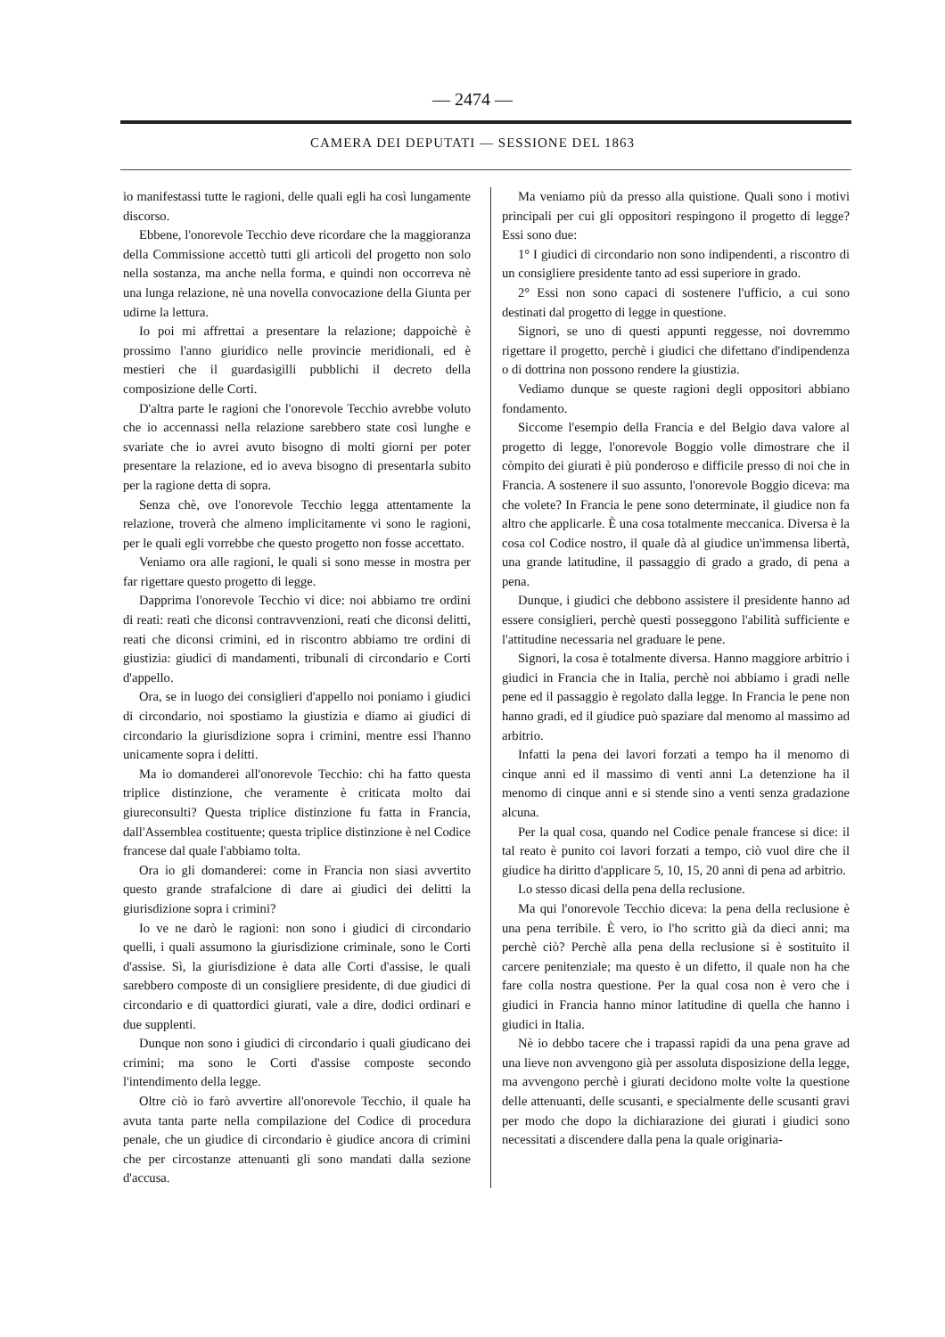— 2474 —
CAMERA DEI DEPUTATI — SESSIONE DEL 1863
io manifestassi tutte le ragioni, delle quali egli ha così lungamente discorso.
Ebbene, l'onorevole Tecchio deve ricordare che la maggioranza della Commissione accettò tutti gli articoli del progetto non solo nella sostanza, ma anche nella forma, e quindi non occorreva nè una lunga relazione, nè una novella convocazione della Giunta per udirne la lettura.
Io poi mi affrettai a presentare la relazione; dappoichè è prossimo l'anno giuridico nelle provincie meridionali, ed è mestieri che il guardasigilli pubblichi il decreto della composizione delle Corti.
D'altra parte le ragioni che l'onorevole Tecchio avrebbe voluto che io accennassi nella relazione sarebbero state così lunghe e svariate che io avrei avuto bisogno di molti giorni per poter presentare la relazione, ed io aveva bisogno di presentarla subito per la ragione detta di sopra.
Senza chè, ove l'onorevole Tecchio legga attentamente la relazione, troverà che almeno implicitamente vi sono le ragioni, per le quali egli vorrebbe che questo progetto non fosse accettato.
Veniamo ora alle ragioni, le quali si sono messe in mostra per far rigettare questo progetto di legge.
Dapprima l'onorevole Tecchio vi dice: noi abbiamo tre ordini di reati: reati che diconsi contravvenzioni, reati che diconsi delitti, reati che diconsi crimini, ed in riscontro abbiamo tre ordini di giustizia: giudici di mandamenti, tribunali di circondario e Corti d'appello.
Ora, se in luogo dei consiglieri d'appello noi poniamo i giudici di circondario, noi spostiamo la giustizia e diamo ai giudici di circondario la giurisdizione sopra i crimini, mentre essi l'hanno unicamente sopra i delitti.
Ma io domanderei all'onorevole Tecchio: chi ha fatto questa triplice distinzione, che veramente è criticata molto dai giureconsulti? Questa triplice distinzione fu fatta in Francia, dall'Assemblea costituente; questa triplice distinzione è nel Codice francese dal quale l'abbiamo tolta.
Ora io gli domanderei: come in Francia non siasi avvertito questo grande strafalcione di dare ai giudici dei delitti la giurisdizione sopra i crimini?
Io ve ne darò le ragioni: non sono i giudici di circondario quelli, i quali assumono la giurisdizione criminale, sono le Corti d'assise. Sì, la giurisdizione è data alle Corti d'assise, le quali sarebbero composte di un consigliere presidente, di due giudici di circondario e di quattordici giurati, vale a dire, dodici ordinari e due supplenti.
Dunque non sono i giudici di circondario i quali giudicano dei crimini; ma sono le Corti d'assise composte secondo l'intendimento della legge.
Oltre ciò io farò avvertire all'onorevole Tecchio, il quale ha avuta tanta parte nella compilazione del Codice di procedura penale, che un giudice di circondario è giudice ancora di crimini che per circostanze attenuanti gli sono mandati dalla sezione d'accusa.
Ma veniamo più da presso alla quistione. Quali sono i motivi principali per cui gli oppositori respingono il progetto di legge? Essi sono due:
1° I giudici di circondario non sono indipendenti, a riscontro di un consigliere presidente tanto ad essi superiore in grado.
2° Essi non sono capaci di sostenere l'ufficio, a cui sono destinati dal progetto di legge in questione.
Signori, se uno di questi appunti reggesse, noi dovremmo rigettare il progetto, perchè i giudici che difettano d'indipendenza o di dottrina non possono rendere la giustizia.
Vediamo dunque se queste ragioni degli oppositori abbiano fondamento.
Siccome l'esempio della Francia e del Belgio dava valore al progetto di legge, l'onorevole Boggio volle dimostrare che il còmpito dei giurati è più ponderoso e difficile presso di noi che in Francia. A sostenere il suo assunto, l'onorevole Boggio diceva: ma che volete? In Francia le pene sono determinate, il giudice non fa altro che applicarle. È una cosa totalmente meccanica. Diversa è la cosa col Codice nostro, il quale dà al giudice un'immensa libertà, una grande latitudine, il passaggio di grado a grado, di pena a pena.
Dunque, i giudici che debbono assistere il presidente hanno ad essere consiglieri, perchè questi posseggono l'abilità sufficiente e l'attitudine necessaria nel graduare le pene.
Signori, la cosa è totalmente diversa. Hanno maggiore arbitrio i giudici in Francia che in Italia, perchè noi abbiamo i gradi nelle pene ed il passaggio è regolato dalla legge. In Francia le pene non hanno gradi, ed il giudice può spaziare dal menomo al massimo ad arbitrio.
Infatti la pena dei lavori forzati a tempo ha il menomo di cinque anni ed il massimo di venti anni La detenzione ha il menomo di cinque anni e si stende sino a venti senza gradazione alcuna.
Per la qual cosa, quando nel Codice penale francese si dice: il tal reato è punito coi lavori forzati a tempo, ciò vuol dire che il giudice ha diritto d'applicare 5, 10, 15, 20 anni di pena ad arbitrio.
Lo stesso dicasi della pena della reclusione.
Ma qui l'onorevole Tecchio diceva: la pena della reclusione è una pena terribile. È vero, io l'ho scritto già da dieci anni; ma perchè ciò? Perchè alla pena della reclusione si è sostituito il carcere penitenziale; ma questo è un difetto, il quale non ha che fare colla nostra questione. Per la qual cosa non è vero che i giudici in Francia hanno minor latitudine di quella che hanno i giudici in Italia.
Nè io debbo tacere che i trapassi rapidi da una pena grave ad una lieve non avvengono già per assoluta disposizione della legge, ma avvengono perchè i giurati decidono molte volte la questione delle attenuanti, delle scusanti, e specialmente delle scusanti gravi per modo che dopo la dichiarazione dei giurati i giudici sono necessitati a discendere dalla pena la quale originaria-